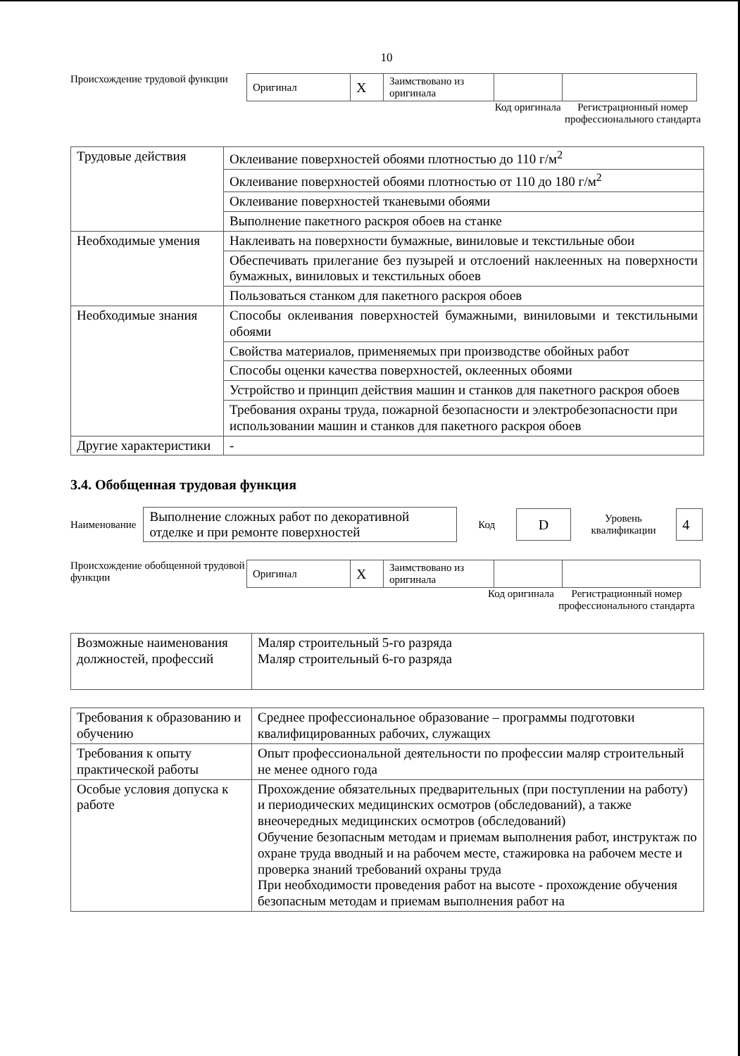10
Происхождение трудовой функции
| Оригинал | X | Заимствовано из оригинала | | |
Код оригинала
Регистрационный номер профессионального стандарта
| Трудовые действия | Оклеивание поверхностей обоями плотностью до 110 г/м<sup>2</sup> |
| | Оклеивание поверхностей обоями плотностью от 110 до 180 г/м<sup>2</sup> |
| | Оклеивание поверхностей тканевыми обоями |
| | Выполнение пакетного раскроя обоев на станке |
| Необходимые умения | Наклеивать на поверхности бумажные, виниловые и текстильные обои |
| | Обеспечивать прилегание без пузырей и отслоений наклеенных на поверхности бумажных, виниловых и текстильных обоев |
| | Пользоваться станком для пакетного раскроя обоев |
| Необходимые знания | Способы оклеивания поверхностей бумажными, виниловыми и текстильными обоями |
| | Свойства материалов, применяемых при производстве обойных работ |
| | Способы оценки качества поверхностей, оклеенных обоями |
| | Устройство и принцип действия машин и станков для пакетного раскроя обоев |
| | Требования охраны труда, пожарной безопасности и электробезопасности при использовании машин и станков для пакетного раскроя обоев |
| Другие характеристики | - |
3.4. Обобщенная трудовая функция
Наименование
| Выполнение сложных работ по декоративной отделке и при ремонте поверхностей |
Код
| D |
Уровень квалификации
| 4 |
Происхождение обобщенной трудовой функции
| Оригинал | X | Заимствовано из оригинала | | |
Код оригинала
Регистрационный номер профессионального стандарта
| Возможные наименования должностей, профессий | Маляр строительный 5-го разряда Маляр строительный 6-го разряда |
| Требования к образованию и обучению | Среднее профессиональное образование – программы подготовки квалифицированных рабочих, служащих |
| Требования к опыту практической работы | Опыт профессиональной деятельности по профессии маляр строительный не менее одного года |
| Особые условия допуска к работе | Прохождение обязательных предварительных (при поступлении на работу) и периодических медицинских осмотров (обследований), а также внеочередных медицинских осмотров (обследований) Обучение безопасным методам и приемам выполнения работ, инструктаж по охране труда вводный и на рабочем месте, стажировка на рабочем месте и проверка знаний требований охраны труда При необходимости проведения работ на высоте - прохождение обучения безопасным методам и приемам выполнения работ на |